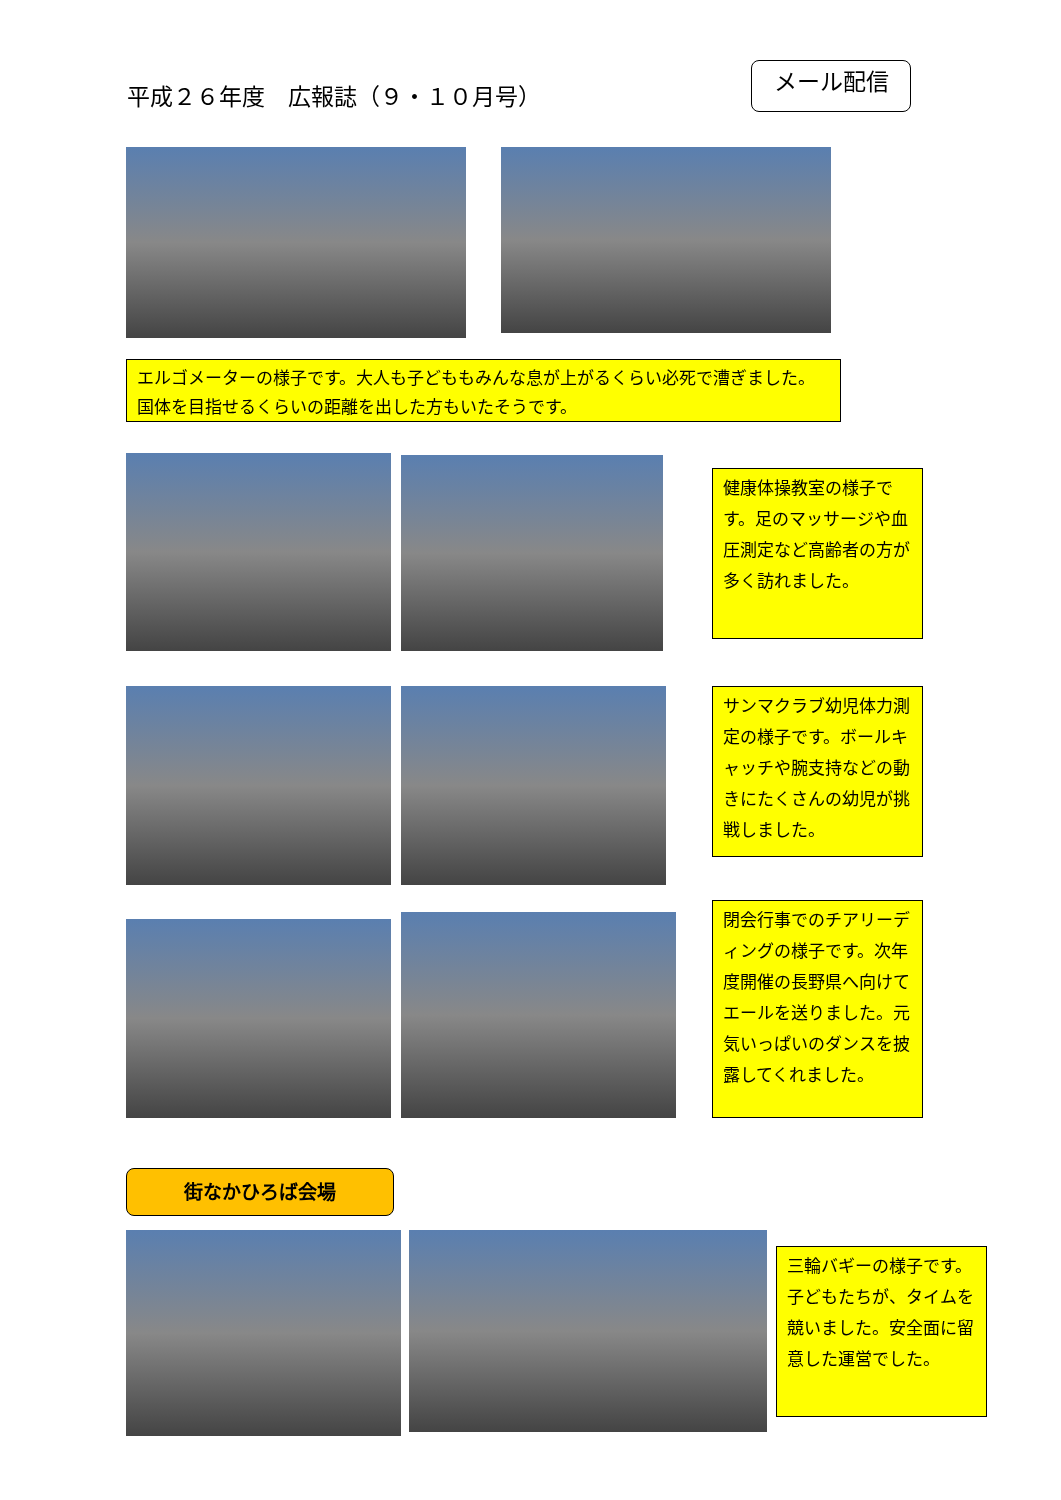平成２６年度　広報誌（９・１０月号）
メール配信
エルゴメーターの様子です。大人も子どももみんな息が上がるくらい必死で漕ぎました。国体を目指せるくらいの距離を出した方もいたそうです。
健康体操教室の様子です。足のマッサージや血圧測定など高齢者の方が多く訪れました。
サンマクラブ幼児体力測定の様子です。ボールキャッチや腕支持などの動きにたくさんの幼児が挑戦しました。
閉会行事でのチアリーディングの様子です。次年度開催の長野県へ向けてエールを送りました。元気いっぱいのダンスを披露してくれました。
街なかひろば会場
三輪バギーの様子です。子どもたちが、タイムを競いました。安全面に留意した運営でした。